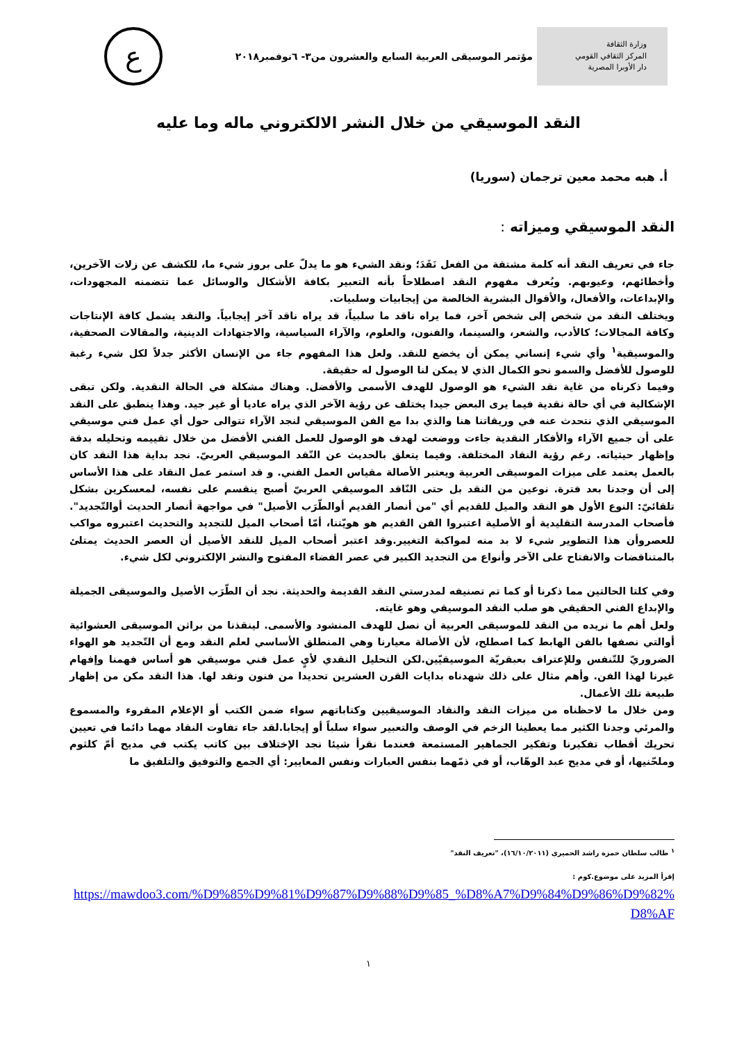وزارة الثقافة
المركز الثقافي القومي
دار الأوبرا المصرية
مؤتمر الموسيقى العربية السابع والعشرون من٣- ٦نوفمبر٢٠١٨
ع
النقد الموسيقي من خلال النشر الالكتروني ماله وما عليه
أ. هبه محمد معين ترجمان (سوريا)
النقد الموسيقي وميزاته :
جاء في تعريف النقد أنه كلمة مشتقة من الفعل نَقَدَ؛ ونقد الشيء هو ما يدلّ على بروز شيء ما، للكشف عن زلات الآخرين، وأخطائهم، وعيوبهم. ويُعرف مفهوم النقد اصطلاحاً بأنه التعبير بكافة الأشكال والوسائل عما تتضمنه المجهودات، والإبداعات، والأفعال، والأقوال البشرية الخالصة من إيجابيات وسلبيات.
ويختلف النقد من شخص إلى شخص آخر، فما يراه ناقد ما سلبياً، قد يراه ناقد آخر إيجابياً. والنقد يشمل كافة الإنتاجات وكافة المجالات؛ كالأدب، والشعر، والسينما، والفنون، والعلوم، والآراء السياسية، والاجتهادات الدينية، والمقالات الصحفية، والموسيقية<sup>١</sup> وأي شيء إنساني يمكن أن يخضع للنقد. ولعل هذا المفهوم جاء من الإنسان الأكثر جدلاً لكل شيء رغبة للوصول للأفضل والسمو نحو الكمال الذي لا يمكن لنا الوصول له حقيقة.
وفيما ذكرناه من غاية نقد الشيء هو الوصول للهدف الأسمى والأفضل. وهناك مشكلة في الحالة النقدية. ولكن تبقى الإشكالية في أي حالة نقدية فيما يرى البعض جيدا يختلف عن رؤية الآخر الذي يراه عاديا أو غير جيد. وهذا ينطبق على النقد الموسيقي الذي نتحدث عنه في وريقاتنا هنا والذي بدا مع الفن الموسيقي لنجد الآراء تتوالى حول أي عمل فني موسيقي على أن جميع الآراء والأفكار النقدية جاءت ووضعت لهدف هو الوصول للعمل الفني الأفضل من خلال تقييمه وتحليله بدقة وإظهار حيثياته. رغم رؤية النقاد المختلفة. وفيما يتعلق بالحديث عن النّقد الموسيقي العربيّ. نجد بداية هذا النقد كان بالعمل يعتمد على ميزات الموسيقى العربية ويعتبر الأصالة مقياس العمل الفني. و قد استمر عمل النقاد على هذا الأساس إلى أن وجدنا بعد فترة. نوعين من النقد بل حتى النّاقد الموسيقي العربيّ أصبح ينقسم على نفسه، لمعسكرين بشكل تلقائيّ: النوع الأول هو النقد والميل للقديم أي "من أنصار القديم أوالطّرَب الأصيل" في مواجهة أنصار الحديث أوالتّجديد". فأصحاب المدرسة التقليدية أو الأصلية اعتبروا الفن القديم هو هويّتنا، أمّا أصحاب الميل للتجديد والتحديث اعتبروه مواكب للعصروأن هذا التطوير شيء لا بد منه لمواكبة التغيير.وقد اعتبر أصحاب الميل للنقد الأصيل أن العصر الحديث يمتلئ بالمتناقضات والانفتاح على الآخر وأنواع من التجديد الكبير في عصر الفضاء المفتوح والنشر الإلكتروني لكل شيء.
وفي كلتا الحالتين مما ذكرنا أو كما تم تصنيفه لمدرستي النقد القديمة والحديثة. نجد أن الطّرَب الأصيل والموسيقى الجميلة والإبداع الفني الحقيقي هو صلب النقد الموسيقي وهو غايته.
ولعل أهم ما نريده من النقد للموسيقى العربية أن نصل للهدف المنشود والأسمى. لينقذنا من براثن الموسيقى العشوائية أوالتي نصفها بالفن الهابط كما اصطلح، لأن الأصالة معيارنا وهي المنطلق الأساسي لعلم النقد ومع أن التّجديد هو الهواء الضروريّ للتّنفس وللإعتراف بعبقريّة الموسيقيّين.لكن التحليل النقدي لأيٍ عمل فني موسيقي هو أساس فهمنا وإفهام غيرنا لهذا الفن. وأهم مثال على ذلك شهدناه بدايات القرن العشرين تحديدا من فنون ونقد لها. هذا النقد مكن من إظهار طبيعة تلك الأعمال.
ومن خلال ما لاحظناه من ميزات النقد والنقاد الموسيقيين وكتاباتهم سواء ضمن الكتب أو الإعلام المقروء والمسموع والمرئي وجدنا الكثير مما يعطينا الزخم في الوصف والتعبير سواء سلباً أو إيجابا.لقد جاء تفاوت النقاد مهما دائما في تعيين تحريك أقطاب تفكيرنا وتفكير الجماهير المستمعة فعندما نقرأ شيئا نجد الإختلاف بين كاتب يكتب في مديح أمّ كلثوم وملحّنيها، أو في مديح عبد الوهّاب، أو في ذمّهما بنفس العبارات ونفس المعايير: أي الجمع والتوفيق والتلفيق ما
<sup>١</sup> طالب سلطان حمزة راشد الحميري (١٦/١٠/٢٠١١)، "تعريف النقد"
إقرأ المزيد على موضوع.كوم :
https://mawdoo3.com/%D9%85%D9%81%D9%87%D9%88%D9%85_%D8%A7%D9%84%D9%86%D9%82%D8%AF
١